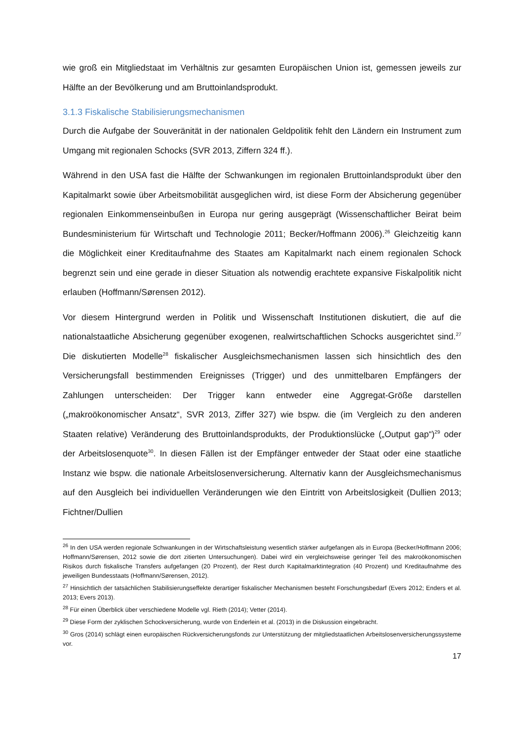wie groß ein Mitgliedstaat im Verhältnis zur gesamten Europäischen Union ist, gemessen jeweils zur Hälfte an der Bevölkerung und am Bruttoinlandsprodukt.
3.1.3 Fiskalische Stabilisierungsmechanismen
Durch die Aufgabe der Souveränität in der nationalen Geldpolitik fehlt den Ländern ein Instrument zum Umgang mit regionalen Schocks (SVR 2013, Ziffern 324 ff.).
Während in den USA fast die Hälfte der Schwankungen im regionalen Bruttoinlandsprodukt über den Kapitalmarkt sowie über Arbeitsmobilität ausgeglichen wird, ist diese Form der Absicherung gegenüber regionalen Einkommenseinbußen in Europa nur gering ausgeprägt (Wissenschaftlicher Beirat beim Bundesministerium für Wirtschaft und Technologie 2011; Becker/Hoffmann 2006).<sup>26</sup> Gleichzeitig kann die Möglichkeit einer Kreditaufnahme des Staates am Kapitalmarkt nach einem regionalen Schock begrenzt sein und eine gerade in dieser Situation als notwendig erachtete expansive Fiskalpolitik nicht erlauben (Hoffmann/Sørensen 2012).
Vor diesem Hintergrund werden in Politik und Wissenschaft Institutionen diskutiert, die auf die nationalstaatliche Absicherung gegenüber exogenen, realwirtschaftlichen Schocks ausgerichtet sind.<sup>27</sup> Die diskutierten Modelle<sup>28</sup> fiskalischer Ausgleichsmechanismen lassen sich hinsichtlich des den Versicherungsfall bestimmenden Ereignisses (Trigger) und des unmittelbaren Empfängers der Zahlungen unterscheiden: Der Trigger kann entweder eine Aggregat-Größe darstellen („makroökonomischer Ansatz“, SVR 2013, Ziffer 327) wie bspw. die (im Vergleich zu den anderen Staaten relative) Veränderung des Bruttoinlandsprodukts, der Produktionslücke („Output gap“)<sup>29</sup> oder der Arbeitslosenquote<sup>30</sup>. In diesen Fällen ist der Empfänger entweder der Staat oder eine staatliche Instanz wie bspw. die nationale Arbeitslosenversicherung. Alternativ kann der Ausgleichsmechanismus auf den Ausgleich bei individuellen Veränderungen wie den Eintritt von Arbeitslosigkeit (Dullien 2013; Fichtner/Dullien
<sup>26</sup> In den USA werden regionale Schwankungen in der Wirtschaftsleistung wesentlich stärker aufgefangen als in Europa (Becker/Hoffmann 2006; Hoffmann/Sørensen, 2012 sowie die dort zitierten Untersuchungen). Dabei wird ein vergleichsweise geringer Teil des makroökonomischen Risikos durch fiskalische Transfers aufgefangen (20 Prozent), der Rest durch Kapitalmarktintegration (40 Prozent) und Kreditaufnahme des jeweiligen Bundesstaats (Hoffmann/Sørensen, 2012).
<sup>27</sup> Hinsichtlich der tatsächlichen Stabilisierungseffekte derartiger fiskalischer Mechanismen besteht Forschungsbedarf (Evers 2012; Enders et al. 2013; Evers 2013).
<sup>28</sup> Für einen Überblick über verschiedene Modelle vgl. Rieth (2014); Vetter (2014).
<sup>29</sup> Diese Form der zyklischen Schockversicherung, wurde von Enderlein et al. (2013) in die Diskussion eingebracht.
<sup>30</sup> Gros (2014) schlägt einen europäischen Rückversicherungsfonds zur Unterstützung der mitgliedstaatlichen Arbeitslosenversicherungssysteme vor.
17